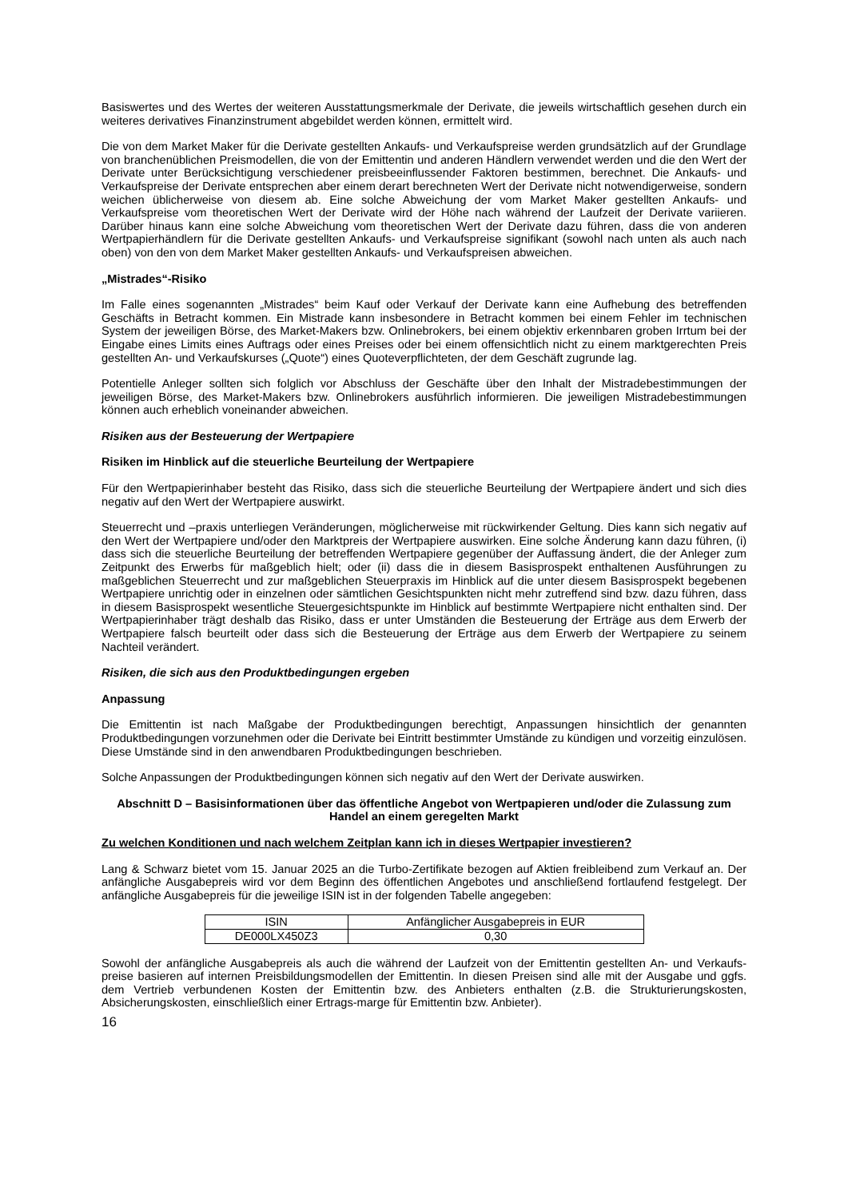Basiswertes und des Wertes der weiteren Ausstattungsmerkmale der Derivate, die jeweils wirtschaftlich gesehen durch ein weiteres derivatives Finanzinstrument abgebildet werden können, ermittelt wird.
Die von dem Market Maker für die Derivate gestellten Ankaufs- und Verkaufspreise werden grundsätzlich auf der Grundlage von branchenüblichen Preismodellen, die von der Emittentin und anderen Händlern verwendet werden und die den Wert der Derivate unter Berücksichtigung verschiedener preisbeeinflussender Faktoren bestimmen, berechnet. Die Ankaufs- und Verkaufspreise der Derivate entsprechen aber einem derart berechneten Wert der Derivate nicht notwendigerweise, sondern weichen üblicherweise von diesem ab. Eine solche Abweichung der vom Market Maker gestellten Ankaufs- und Verkaufspreise vom theoretischen Wert der Derivate wird der Höhe nach während der Laufzeit der Derivate variieren. Darüber hinaus kann eine solche Abweichung vom theoretischen Wert der Derivate dazu führen, dass die von anderen Wertpapierhändlern für die Derivate gestellten Ankaufs- und Verkaufspreise signifikant (sowohl nach unten als auch nach oben) von den von dem Market Maker gestellten Ankaufs- und Verkaufspreisen abweichen.
„Mistrades“-Risiko
Im Falle eines sogenannten „Mistrades“ beim Kauf oder Verkauf der Derivate kann eine Aufhebung des betreffenden Geschäfts in Betracht kommen. Ein Mistrade kann insbesondere in Betracht kommen bei einem Fehler im technischen System der jeweiligen Börse, des Market-Makers bzw. Onlinebrokers, bei einem objektiv erkennbaren groben Irrtum bei der Eingabe eines Limits eines Auftrags oder eines Preises oder bei einem offensichtlich nicht zu einem marktgerechten Preis gestellten An- und Verkaufskurses („Quote“) eines Quoteverpflichteten, der dem Geschäft zugrunde lag.
Potentielle Anleger sollten sich folglich vor Abschluss der Geschäfte über den Inhalt der Mistradebestimmungen der jeweiligen Börse, des Market-Makers bzw. Onlinebrokers ausführlich informieren. Die jeweiligen Mistradebestimmungen können auch erheblich voneinander abweichen.
Risiken aus der Besteuerung der Wertpapiere
Risiken im Hinblick auf die steuerliche Beurteilung der Wertpapiere
Für den Wertpapierinhaber besteht das Risiko, dass sich die steuerliche Beurteilung der Wertpapiere ändert und sich dies negativ auf den Wert der Wertpapiere auswirkt.
Steuerrecht und –praxis unterliegen Veränderungen, möglicherweise mit rückwirkender Geltung. Dies kann sich negativ auf den Wert der Wertpapiere und/oder den Marktpreis der Wertpapiere auswirken. Eine solche Änderung kann dazu führen, (i) dass sich die steuerliche Beurteilung der betreffenden Wertpapiere gegenüber der Auffassung ändert, die der Anleger zum Zeitpunkt des Erwerbs für maßgeblich hielt; oder (ii) dass die in diesem Basisprospekt enthaltenen Ausführungen zu maßgeblichen Steuerrecht und zur maßgeblichen Steuerpraxis im Hinblick auf die unter diesem Basisprospekt begebenen Wertpapiere unrichtig oder in einzelnen oder sämtlichen Gesichtspunkten nicht mehr zutreffend sind bzw. dazu führen, dass in diesem Basisprospekt wesentliche Steuergesichtspunkte im Hinblick auf bestimmte Wertpapiere nicht enthalten sind. Der Wertpapierinhaber trägt deshalb das Risiko, dass er unter Umständen die Besteuerung der Erträge aus dem Erwerb der Wertpapiere falsch beurteilt oder dass sich die Besteuerung der Erträge aus dem Erwerb der Wertpapiere zu seinem Nachteil verändert.
Risiken, die sich aus den Produktbedingungen ergeben
Anpassung
Die Emittentin ist nach Maßgabe der Produktbedingungen berechtigt, Anpassungen hinsichtlich der genannten Produktbedingungen vorzunehmen oder die Derivate bei Eintritt bestimmter Umstände zu kündigen und vorzeitig einzulösen. Diese Umstände sind in den anwendbaren Produktbedingungen beschrieben.
Solche Anpassungen der Produktbedingungen können sich negativ auf den Wert der Derivate auswirken.
Abschnitt D – Basisinformationen über das öffentliche Angebot von Wertpapieren und/oder die Zulassung zum Handel an einem geregelten Markt
Zu welchen Konditionen und nach welchem Zeitplan kann ich in dieses Wertpapier investieren?
Lang & Schwarz bietet vom 15. Januar 2025 an die Turbo-Zertifikate bezogen auf Aktien freibleibend zum Verkauf an. Der anfängliche Ausgabepreis wird vor dem Beginn des öffentlichen Angebotes und anschließend fortlaufend festgelegt. Der anfängliche Ausgabepreis für die jeweilige ISIN ist in der folgenden Tabelle angegeben:
| ISIN | Anfänglicher Ausgabepreis in EUR |
| DE000LX450Z3 | 0,30 |
Sowohl der anfängliche Ausgabepreis als auch die während der Laufzeit von der Emittentin gestellten An- und Verkaufs-preise basieren auf internen Preisbildungsmodellen der Emittentin. In diesen Preisen sind alle mit der Ausgabe und ggfs. dem Vertrieb verbundenen Kosten der Emittentin bzw. des Anbieters enthalten (z.B. die Strukturierungskosten, Absicherungskosten, einschließlich einer Ertrags-marge für Emittentin bzw. Anbieter).
16